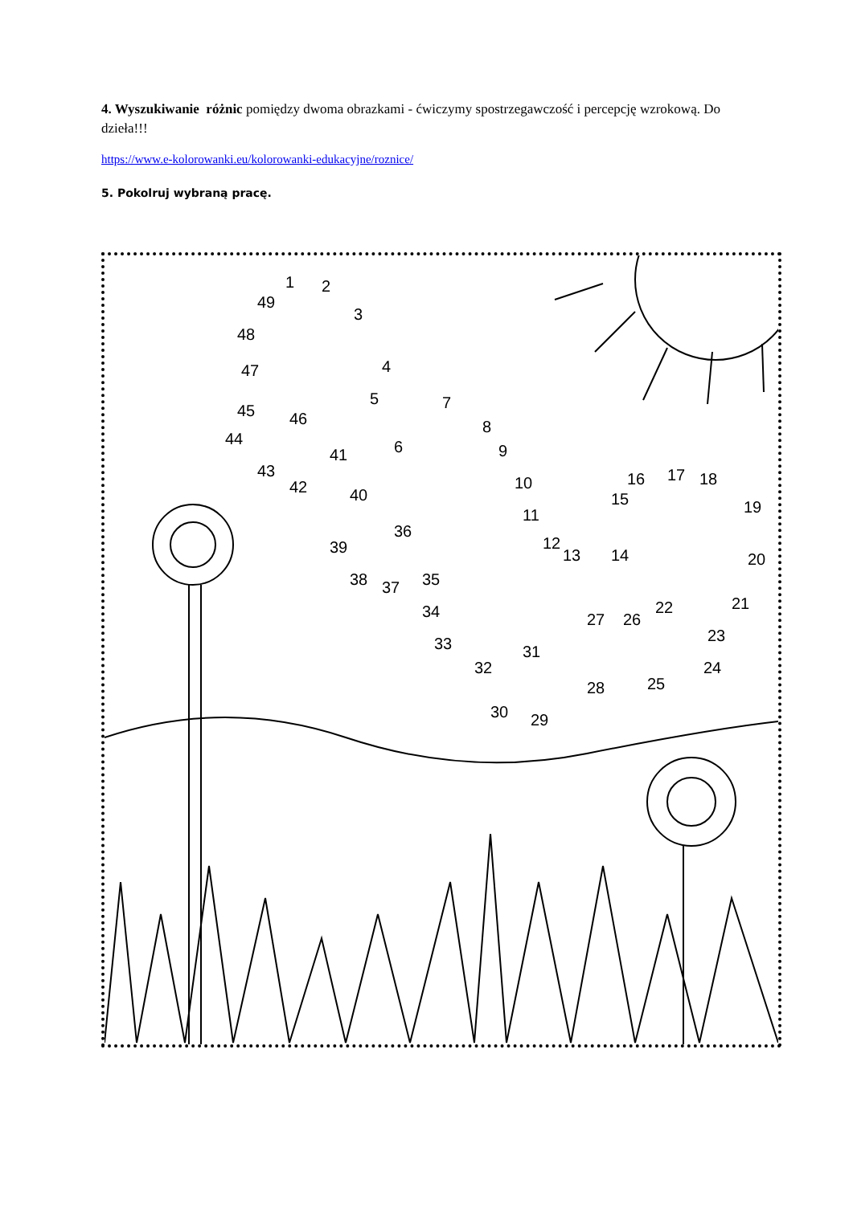4. Wyszukiwanie różnic pomiędzy dwoma obrazkami - ćwiczymy spostrzegawczość i percepcję wzrokową. Do dzieła!!!
https://www.e-kolorowanki.eu/kolorowanki-edukacyjne/roznice/
5. Pokolruj wybraną pracę.
1
2
3
4
5
6
7
8
9
10
11
12
13
14
15
16
17
18
19
20
21
22
23
24
25
26
27
28
29
30
31
32
33
34
35
36
37
38
39
40
41
42
43
44
45
46
47
48
49